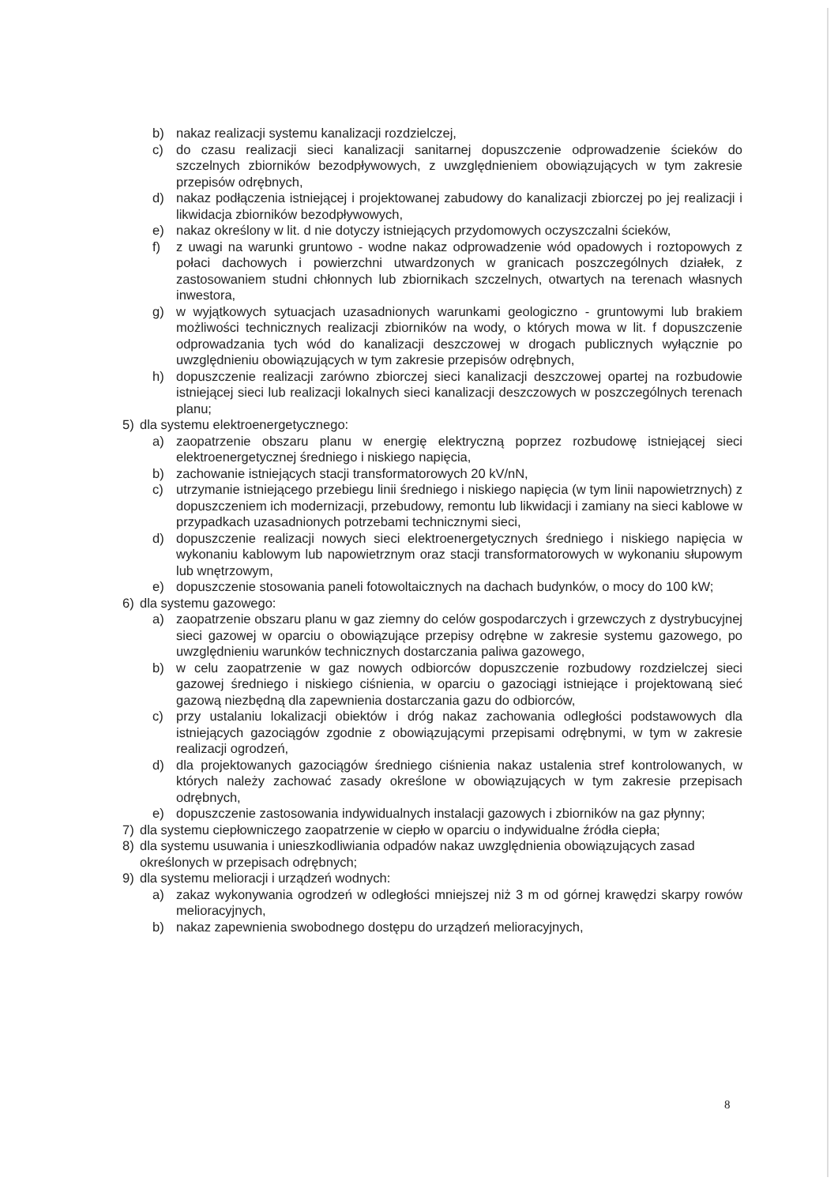b) nakaz realizacji systemu kanalizacji rozdzielczej,
c) do czasu realizacji sieci kanalizacji sanitarnej dopuszczenie odprowadzenie ścieków do szczelnych zbiorników bezodpływowych, z uwzględnieniem obowiązujących w tym zakresie przepisów odrębnych,
d) nakaz podłączenia istniejącej i projektowanej zabudowy do kanalizacji zbiorczej po jej realizacji i likwidacja zbiorników bezodpływowych,
e) nakaz określony w lit. d nie dotyczy istniejących przydomowych oczyszczalni ścieków,
f) z uwagi na warunki gruntowo - wodne nakaz odprowadzenie wód opadowych i roztopowych z połaci dachowych i powierzchni utwardzonych w granicach poszczególnych działek, z zastosowaniem studni chłonnych lub zbiornikach szczelnych, otwartych na terenach własnych inwestora,
g) w wyjątkowych sytuacjach uzasadnionych warunkami geologiczno - gruntowymi lub brakiem możliwości technicznych realizacji zbiorników na wody, o których mowa w lit. f dopuszczenie odprowadzania tych wód do kanalizacji deszczowej w drogach publicznych wyłącznie po uwzględnieniu obowiązujących w tym zakresie przepisów odrębnych,
h) dopuszczenie realizacji zarówno zbiorczej sieci kanalizacji deszczowej opartej na rozbudowie istniejącej sieci lub realizacji lokalnych sieci kanalizacji deszczowych w poszczególnych terenach planu;
5) dla systemu elektroenergetycznego:
a) zaopatrzenie obszaru planu w energię elektryczną poprzez rozbudowę istniejącej sieci elektroenergetycznej średniego i niskiego napięcia,
b) zachowanie istniejących stacji transformatorowych 20 kV/nN,
c) utrzymanie istniejącego przebiegu linii średniego i niskiego napięcia (w tym linii napowietrznych) z dopuszczeniem ich modernizacji, przebudowy, remontu lub likwidacji i zamiany na sieci kablowe w przypadkach uzasadnionych potrzebami technicznymi sieci,
d) dopuszczenie realizacji nowych sieci elektroenergetycznych średniego i niskiego napięcia w wykonaniu kablowym lub napowietrznym oraz stacji transformatorowych w wykonaniu słupowym lub wnętrzowym,
e) dopuszczenie stosowania paneli fotowoltaicznych na dachach budynków, o mocy do 100 kW;
6) dla systemu gazowego:
a) zaopatrzenie obszaru planu w gaz ziemny do celów gospodarczych i grzewczych z dystrybucyjnej sieci gazowej w oparciu o obowiązujące przepisy odrębne w zakresie systemu gazowego, po uwzględnieniu warunków technicznych dostarczania paliwa gazowego,
b) w celu zaopatrzenie w gaz nowych odbiorców dopuszczenie rozbudowy rozdzielczej sieci gazowej średniego i niskiego ciśnienia, w oparciu o gazociągi istniejące i projektowaną sieć gazową niezbędną dla zapewnienia dostarczania gazu do odbiorców,
c) przy ustalaniu lokalizacji obiektów i dróg nakaz zachowania odległości podstawowych dla istniejących gazociągów zgodnie z obowiązującymi przepisami odrębnymi, w tym w zakresie realizacji ogrodzeń,
d) dla projektowanych gazociągów średniego ciśnienia nakaz ustalenia stref kontrolowanych, w których należy zachować zasady określone w obowiązujących w tym zakresie przepisach odrębnych,
e) dopuszczenie zastosowania indywidualnych instalacji gazowych i zbiorników na gaz płynny;
7) dla systemu ciepłowniczego zaopatrzenie w ciepło w oparciu o indywidualne źródła ciepła;
8) dla systemu usuwania i unieszkodliwiania odpadów nakaz uwzględnienia obowiązujących zasad określonych w przepisach odrębnych;
9) dla systemu melioracji i urządzeń wodnych:
a) zakaz wykonywania ogrodzeń w odległości mniejszej niż 3 m od górnej krawędzi skarpy rowów melioracyjnych,
b) nakaz zapewnienia swobodnego dostępu do urządzeń melioracyjnych,
8